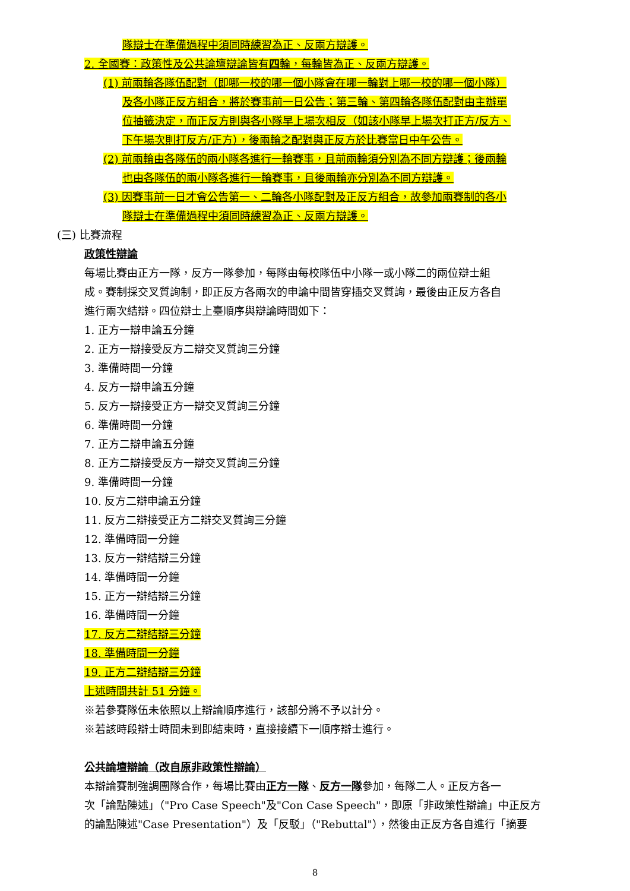隊辯士在準備過程中須同時練習為正、反兩方辯護。
2. 全國賽：政策性及公共論壇辯論皆有四輪，每輪皆為正、反兩方辯護。
(1) 前兩輪各隊伍配對（即哪一校的哪一個小隊會在哪一輪對上哪一校的哪一個小隊）
及各小隊正反方組合，將於賽事前一日公告；第三輪、第四輪各隊伍配對由主辦單
位抽籤決定，而正反方則與各小隊早上場次相反（如該小隊早上場次打正方/反方、
下午場次則打反方/正方），後兩輪之配對與正反方於比賽當日中午公告。
(2) 前兩輪由各隊伍的兩小隊各進行一輪賽事，且前兩輪須分別為不同方辯護；後兩輪
也由各隊伍的兩小隊各進行一輪賽事，且後兩輪亦分別為不同方辯護。
(3) 因賽事前一日才會公告第一、二輪各小隊配對及正反方組合，故參加兩賽制的各小
隊辯士在準備過程中須同時練習為正、反兩方辯護。
(三) 比賽流程
政策性辯論
每場比賽由正方一隊，反方一隊參加，每隊由每校隊伍中小隊一或小隊二的兩位辯士組
成。賽制採交叉質詢制，即正反方各兩次的申論中間皆穿插交叉質詢，最後由正反方各自
進行兩次結辯。四位辯士上臺順序與辯論時間如下：
1. 正方一辯申論五分鐘
2. 正方一辯接受反方二辯交叉質詢三分鐘
3. 準備時間一分鐘
4. 反方一辯申論五分鐘
5. 反方一辯接受正方一辯交叉質詢三分鐘
6. 準備時間一分鐘
7. 正方二辯申論五分鐘
8. 正方二辯接受反方一辯交叉質詢三分鐘
9. 準備時間一分鐘
10. 反方二辯申論五分鐘
11. 反方二辯接受正方二辯交叉質詢三分鐘
12. 準備時間一分鐘
13. 反方一辯結辯三分鐘
14. 準備時間一分鐘
15. 正方一辯結辯三分鐘
16. 準備時間一分鐘
17. 反方二辯結辯三分鐘
18. 準備時間一分鐘
19. 正方二辯結辯三分鐘
上述時間共計 51 分鐘。
※若參賽隊伍未依照以上辯論順序進行，該部分將不予以計分。
※若該時段辯士時間未到即結束時，直接接續下一順序辯士進行。
公共論壇辯論（改自原非政策性辯論）
本辯論賽制強調團隊合作，每場比賽由正方一隊、反方一隊參加，每隊二人。正反方各一
次「論點陳述」（"Pro Case Speech"及"Con Case Speech"，即原「非政策性辯論」中正反方
的論點陳述"Case Presentation"）及「反駁」（"Rebuttal"），然後由正反方各自進行「摘要
8